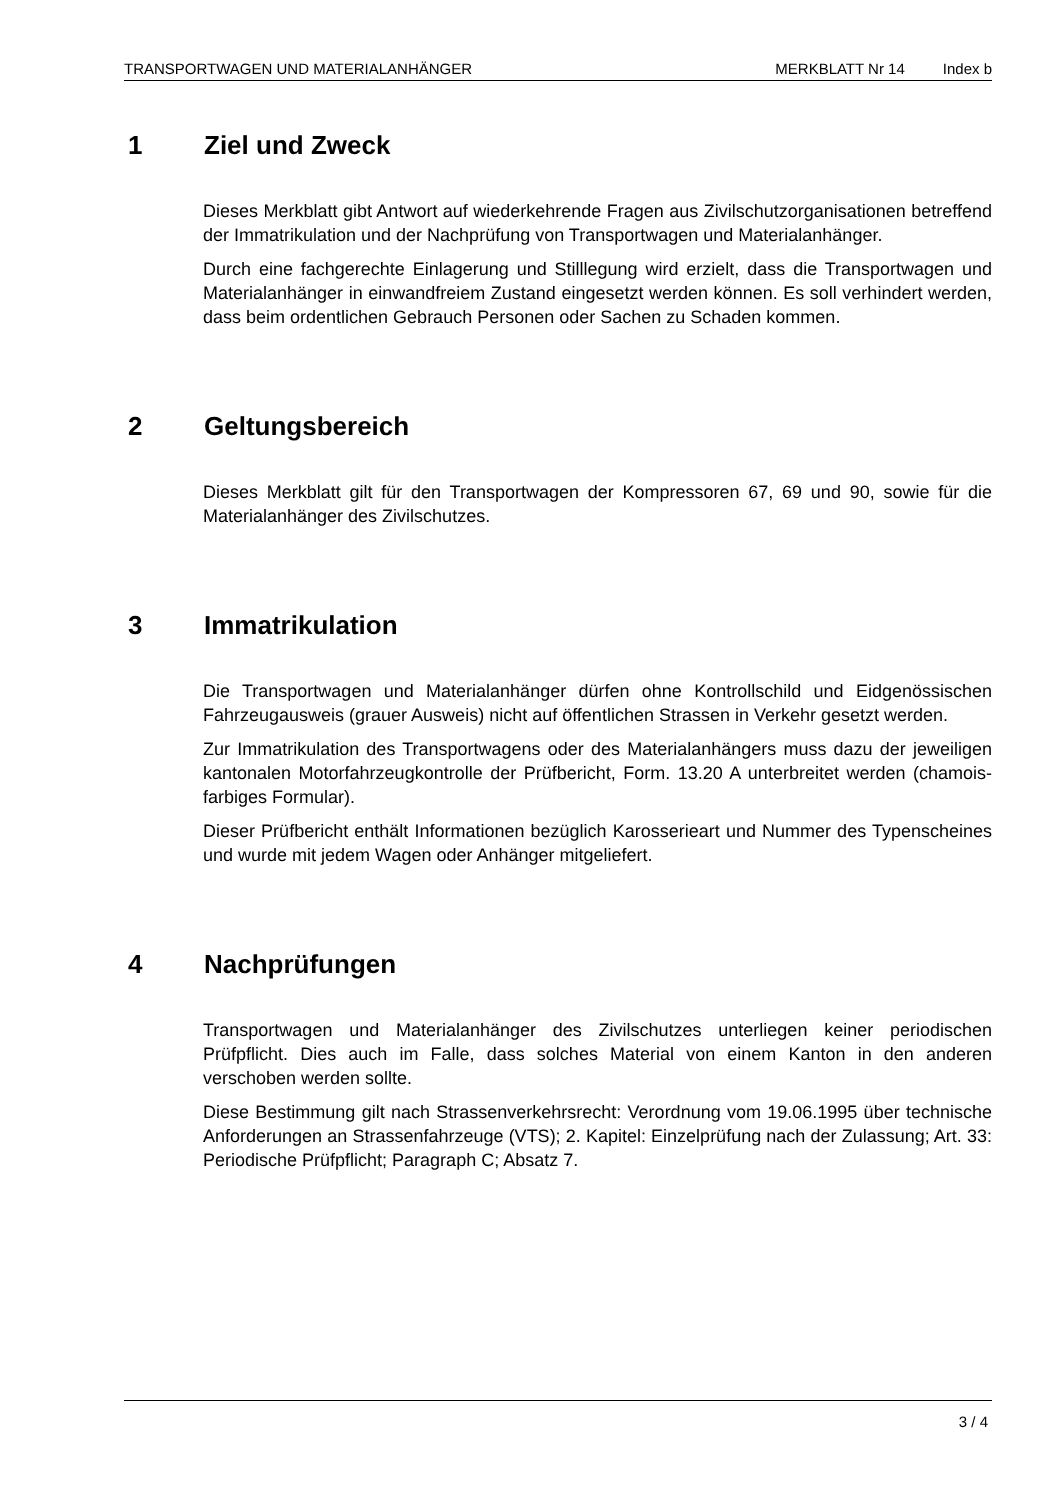TRANSPORTWAGEN UND MATERIALANHÄNGER MERKBLATT Nr 14 Index b
1 Ziel und Zweck
Dieses Merkblatt gibt Antwort auf wiederkehrende Fragen aus Zivilschutzorganisationen betreffend der Immatrikulation und der Nachprüfung von Transportwagen und Materialanhänger.
Durch eine fachgerechte Einlagerung und Stilllegung wird erzielt, dass die Transportwagen und Materialanhänger in einwandfreiem Zustand eingesetzt werden können. Es soll verhindert werden, dass beim ordentlichen Gebrauch Personen oder Sachen zu Schaden kommen.
2 Geltungsbereich
Dieses Merkblatt gilt für den Transportwagen der Kompressoren 67, 69 und 90, sowie für die Materialanhänger des Zivilschutzes.
3 Immatrikulation
Die Transportwagen und Materialanhänger dürfen ohne Kontrollschild und Eidgenössischen Fahrzeugausweis (grauer Ausweis) nicht auf öffentlichen Strassen in Verkehr gesetzt werden.
Zur Immatrikulation des Transportwagens oder des Materialanhängers muss dazu der jeweiligen kantonalen Motorfahrzeugkontrolle der Prüfbericht, Form. 13.20 A unterbreitet werden (chamois-farbiges Formular).
Dieser Prüfbericht enthält Informationen bezüglich Karosserieart und Nummer des Typenscheines und wurde mit jedem Wagen oder Anhänger mitgeliefert.
4 Nachprüfungen
Transportwagen und Materialanhänger des Zivilschutzes unterliegen keiner periodischen Prüfpflicht. Dies auch im Falle, dass solches Material von einem Kanton in den anderen verschoben werden sollte.
Diese Bestimmung gilt nach Strassenverkehrsrecht: Verordnung vom 19.06.1995 über technische Anforderungen an Strassenfahrzeuge (VTS); 2. Kapitel: Einzelprüfung nach der Zulassung; Art. 33: Periodische Prüfpflicht; Paragraph C; Absatz 7.
3 / 4